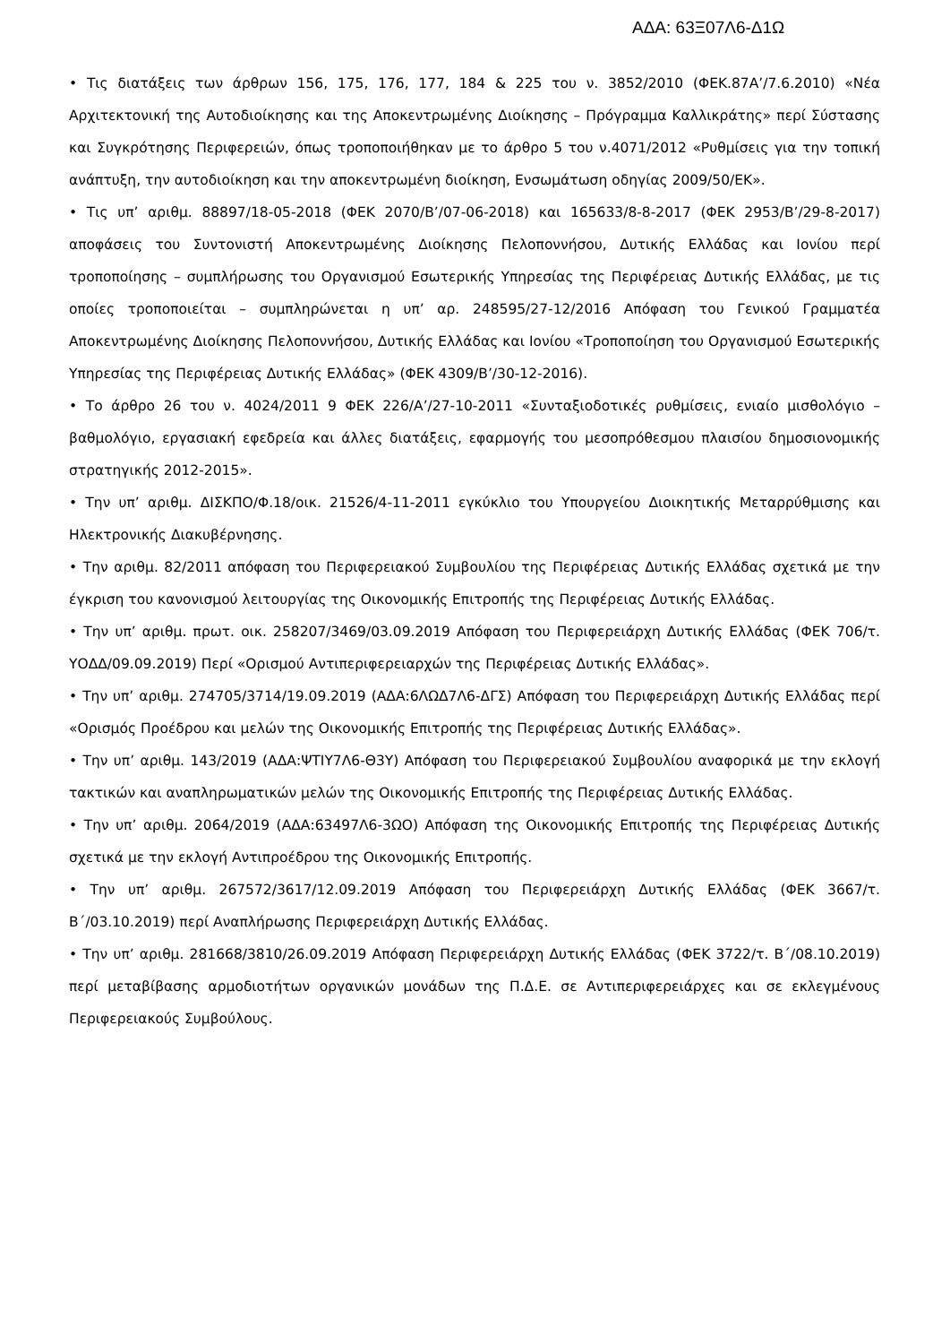ΑΔΑ: 63Ξ07Λ6-Δ1Ω
• Τις διατάξεις των άρθρων 156, 175, 176, 177, 184 & 225 του ν. 3852/2010 (ΦΕΚ.87Α’/7.6.2010) «Νέα Αρχιτεκτονική της Αυτοδιοίκησης και της Αποκεντρωμένης Διοίκησης – Πρόγραμμα Καλλικράτης» περί Σύστασης και Συγκρότησης Περιφερειών, όπως τροποποιήθηκαν με το άρθρο 5 του ν.4071/2012 «Ρυθμίσεις για την τοπική ανάπτυξη, την αυτοδιοίκηση και την αποκεντρωμένη διοίκηση, Ενσωμάτωση οδηγίας 2009/50/ΕΚ».
• Τις υπ’ αριθμ. 88897/18-05-2018 (ΦΕΚ 2070/Β’/07-06-2018) και 165633/8-8-2017 (ΦΕΚ 2953/Β’/29-8-2017) αποφάσεις του Συντονιστή Αποκεντρωμένης Διοίκησης Πελοποννήσου, Δυτικής Ελλάδας και Ιονίου περί τροποποίησης – συμπλήρωσης του Οργανισμού Εσωτερικής Υπηρεσίας της Περιφέρειας Δυτικής Ελλάδας, με τις οποίες τροποποιείται – συμπληρώνεται η υπ’ αρ. 248595/27-12/2016 Απόφαση του Γενικού Γραμματέα Αποκεντρωμένης Διοίκησης Πελοποννήσου, Δυτικής Ελλάδας και Ιονίου «Τροποποίηση του Οργανισμού Εσωτερικής Υπηρεσίας της Περιφέρειας Δυτικής Ελλάδας» (ΦΕΚ 4309/Β’/30-12-2016).
• Το άρθρο 26 του ν. 4024/2011 9 ΦΕΚ 226/Α’/27-10-2011 «Συνταξιοδοτικές ρυθμίσεις, ενιαίο μισθολόγιο – βαθμολόγιο, εργασιακή εφεδρεία και άλλες διατάξεις, εφαρμογής του μεσοπρόθεσμου πλαισίου δημοσιονομικής στρατηγικής 2012-2015».
• Την υπ’ αριθμ. ΔΙΣΚΠΟ/Φ.18/οικ. 21526/4-11-2011 εγκύκλιο του Υπουργείου Διοικητικής Μεταρρύθμισης και Ηλεκτρονικής Διακυβέρνησης.
• Την αριθμ. 82/2011 απόφαση του Περιφερειακού Συμβουλίου της Περιφέρειας Δυτικής Ελλάδας σχετικά με την έγκριση του κανονισμού λειτουργίας της Οικονομικής Επιτροπής της Περιφέρειας Δυτικής Ελλάδας.
• Την υπ’ αριθμ. πρωτ. οικ. 258207/3469/03.09.2019 Απόφαση του Περιφερειάρχη Δυτικής Ελλάδας (ΦΕΚ 706/τ. ΥΟΔΔ/09.09.2019) Περί «Ορισμού Αντιπεριφερειαρχών της Περιφέρειας Δυτικής Ελλάδας».
• Την υπ’ αριθμ. 274705/3714/19.09.2019 (ΑΔΑ:6ΛΩΔ7Λ6-ΔΓΣ) Απόφαση του Περιφερειάρχη Δυτικής Ελλάδας περί «Ορισμός Προέδρου και μελών της Οικονομικής Επιτροπής της Περιφέρειας Δυτικής Ελλάδας».
• Την υπ’ αριθμ. 143/2019 (ΑΔΑ:ΨΤΙΥ7Λ6-Θ3Υ) Απόφαση του Περιφερειακού Συμβουλίου αναφορικά με την εκλογή τακτικών και αναπληρωματικών μελών της Οικονομικής Επιτροπής της Περιφέρειας Δυτικής Ελλάδας.
• Την υπ’ αριθμ. 2064/2019 (ΑΔΑ:63497Λ6-3ΩΟ) Απόφαση της Οικονομικής Επιτροπής της Περιφέρειας Δυτικής σχετικά με την εκλογή Αντιπροέδρου της Οικονομικής Επιτροπής.
• Την υπ’ αριθμ. 267572/3617/12.09.2019 Απόφαση του Περιφερειάρχη Δυτικής Ελλάδας (ΦΕΚ 3667/τ. Β΄/03.10.2019) περί Αναπλήρωσης Περιφερειάρχη Δυτικής Ελλάδας.
• Την υπ’ αριθμ. 281668/3810/26.09.2019 Απόφαση Περιφερειάρχη Δυτικής Ελλάδας (ΦΕΚ 3722/τ. Β΄/08.10.2019) περί μεταβίβασης αρμοδιοτήτων οργανικών μονάδων της Π.Δ.Ε. σε Αντιπεριφερειάρχες και σε εκλεγμένους Περιφερειακούς Συμβούλους.